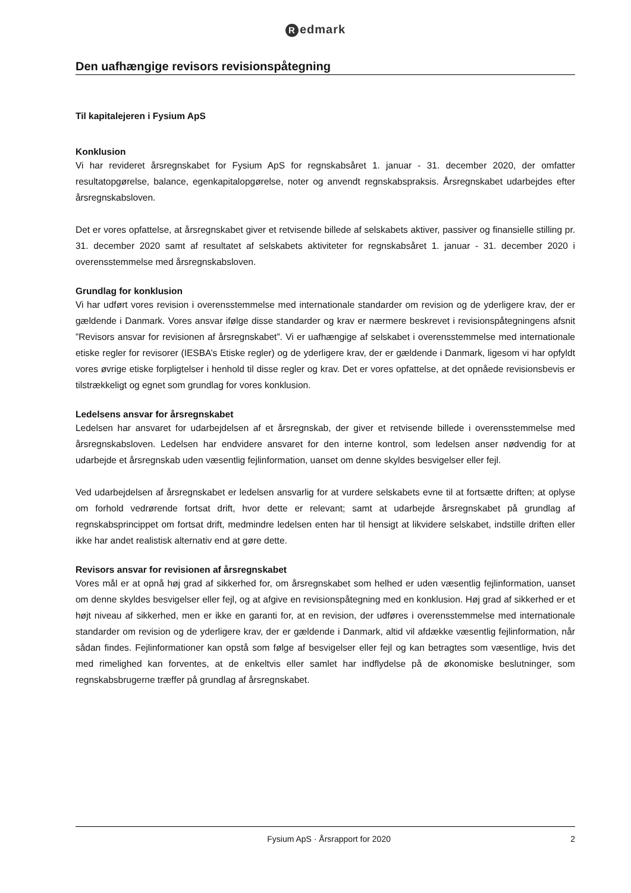Redmark
Den uafhængige revisors revisionspåtegning
Til kapitalejeren i Fysium ApS
Konklusion
Vi har revideret årsregnskabet for Fysium ApS for regnskabsåret 1. januar - 31. december 2020, der omfatter resultatopgørelse, balance, egenkapitalopgørelse, noter og anvendt regnskabspraksis. Årsregnskabet udarbejdes efter årsregnskabsloven.
Det er vores opfattelse, at årsregnskabet giver et retvisende billede af selskabets aktiver, passiver og finansielle stilling pr. 31. december 2020 samt af resultatet af selskabets aktiviteter for regnskabsåret 1. januar - 31. december 2020 i overensstemmelse med årsregnskabsloven.
Grundlag for konklusion
Vi har udført vores revision i overensstemmelse med internationale standarder om revision og de yderligere krav, der er gældende i Danmark. Vores ansvar ifølge disse standarder og krav er nærmere beskrevet i revisionspåtegningens afsnit ”Revisors ansvar for revisionen af årsregnskabet”. Vi er uafhængige af selskabet i overensstemmelse med internationale etiske regler for revisorer (IESBA’s Etiske regler) og de yderligere krav, der er gældende i Danmark, ligesom vi har opfyldt vores øvrige etiske forpligtelser i henhold til disse regler og krav. Det er vores opfattelse, at det opnåede revisionsbevis er tilstrækkeligt og egnet som grundlag for vores konklusion.
Ledelsens ansvar for årsregnskabet
Ledelsen har ansvaret for udarbejdelsen af et årsregnskab, der giver et retvisende billede i overensstemmelse med årsregnskabsloven. Ledelsen har endvidere ansvaret for den interne kontrol, som ledelsen anser nødvendig for at udarbejde et årsregnskab uden væsentlig fejlinformation, uanset om denne skyldes besvigelser eller fejl.
Ved udarbejdelsen af årsregnskabet er ledelsen ansvarlig for at vurdere selskabets evne til at fortsætte driften; at oplyse om forhold vedrørende fortsat drift, hvor dette er relevant; samt at udarbejde årsregnskabet på grundlag af regnskabsprincippet om fortsat drift, medmindre ledelsen enten har til hensigt at likvidere selskabet, indstille driften eller ikke har andet realistisk alternativ end at gøre dette.
Revisors ansvar for revisionen af årsregnskabet
Vores mål er at opnå høj grad af sikkerhed for, om årsregnskabet som helhed er uden væsentlig fejlinformation, uanset om denne skyldes besvigelser eller fejl, og at afgive en revisionspåtegning med en konklusion. Høj grad af sikkerhed er et højt niveau af sikkerhed, men er ikke en garanti for, at en revision, der udføres i overensstemmelse med internationale standarder om revision og de yderligere krav, der er gældende i Danmark, altid vil afdække væsentlig fejlinformation, når sådan findes. Fejlinformationer kan opstå som følge af besvigelser eller fejl og kan betragtes som væsentlige, hvis det med rimelighed kan forventes, at de enkeltvis eller samlet har indflydelse på de økonomiske beslutninger, som regnskabsbrugerne træffer på grundlag af årsregnskabet.
Fysium ApS · Årsrapport for 2020
2